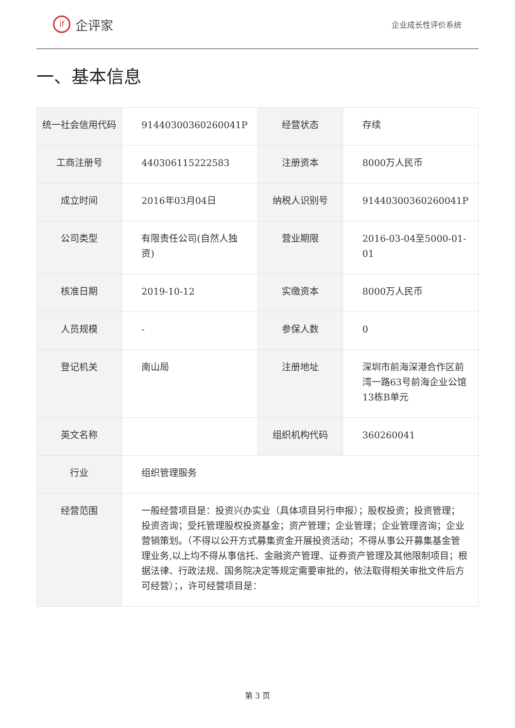if
企评家
企业成长性评价系统
一、基本信息
| 统一社会信用代码 | 91440300360260041P | 经营状态 | 存续 |
| 工商注册号 | 440306115222583 | 注册资本 | 8000万人民币 |
| 成立时间 | 2016年03月04日 | 纳税人识别号 | 91440300360260041P |
| 公司类型 | 有限责任公司(自然人独资) | 营业期限 | 2016-03-04至5000-01-01 |
| 核准日期 | 2019-10-12 | 实缴资本 | 8000万人民币 |
| 人员规模 | - | 参保人数 | 0 |
| 登记机关 | 南山局 | 注册地址 | 深圳市前海深港合作区前湾一路63号前海企业公馆13栋B单元 |
| 英文名称 | | 组织机构代码 | 360260041 |
| 行业 | 组织管理服务 | | |
| 经营范围 | 一般经营项目是：投资兴办实业（具体项目另行申报）；股权投资；投资管理；投资咨询；受托管理股权投资基金；资产管理；企业管理；企业管理咨询；企业营销策划。（不得以公开方式募集资金开展投资活动；不得从事公开募集基金管理业务,以上均不得从事信托、金融资产管理、证券资产管理及其他限制项目；根据法律、行政法规、国务院决定等规定需要审批的，依法取得相关审批文件后方可经营）；，许可经营项目是： | | |
第 3 页